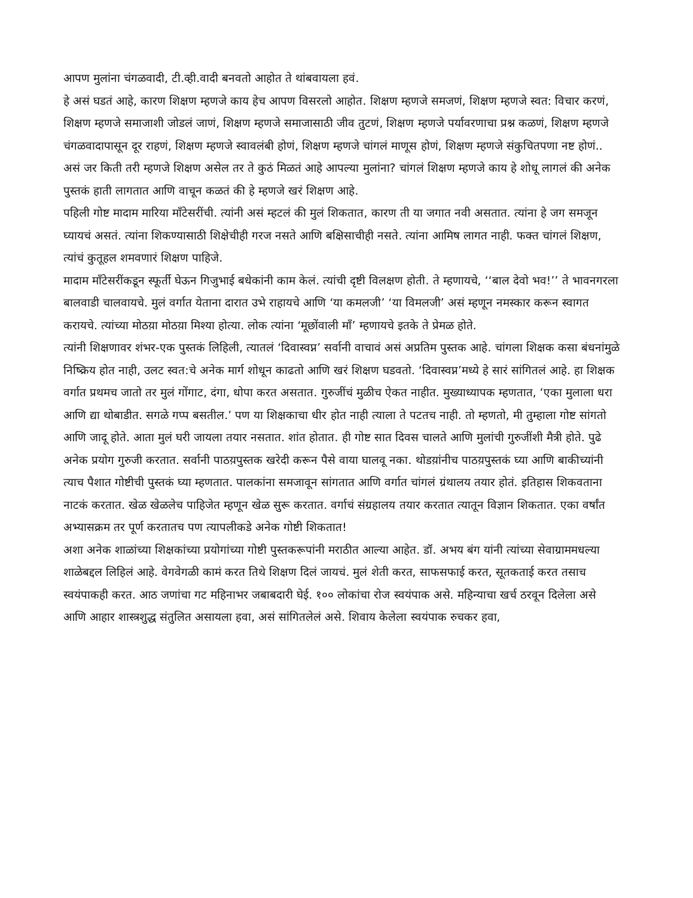आपण मुलांना चंगळवादी, टी.व्ही.वादी बनवतो आहोत ते थांबवायला हवं.
हे असं घडतं आहे, कारण शिक्षण म्हणजे काय हेच आपण विसरलो आहोत. शिक्षण म्हणजे समजणं, शिक्षण म्हणजे स्वत: विचार करणं, शिक्षण म्हणजे समाजाशी जोडलं जाणं, शिक्षण म्हणजे समाजासाठी जीव तुटणं, शिक्षण म्हणजे पर्यावरणाचा प्रश्न कळणं, शिक्षण म्हणजे चंगळवादापासून दूर राहणं, शिक्षण म्हणजे स्वावलंबी होणं, शिक्षण म्हणजे चांगलं माणूस होणं, शिक्षण म्हणजे संकुचितपणा नष्ट होणं.. असं जर किती तरी म्हणजे शिक्षण असेल तर ते कुठं मिळतं आहे आपल्या मुलांना? चांगलं शिक्षण म्हणजे काय हे शोधू लागलं की अनेक पुस्तकं हाती लागतात आणि वाचून कळतं की हे म्हणजे खरं शिक्षण आहे.
पहिली गोष्ट मादाम मारिया माँटेसरींची. त्यांनी असं म्हटलं की मुलं शिकतात, कारण ती या जगात नवी असतात. त्यांना हे जग समजून घ्यायचं असतं. त्यांना शिकण्यासाठी शिक्षेचीही गरज नसते आणि बक्षिसाचीही नसते. त्यांना आमिष लागत नाही. फक्त चांगलं शिक्षण, त्यांचं कुतूहल शमवणारं शिक्षण पाहिजे.
मादाम माँटेसरींकडून स्फूर्ती घेऊन गिजुभाई बधेकांनी काम केलं. त्यांची दृष्टी विलक्षण होती. ते म्हणायचे, ‘‘बाल देवो भव!’’ ते भावनगरला बालवाडी चालवायचे. मुलं वर्गात येताना दारात उभे राहायचे आणि ‘या कमलजी’ ‘या विमलजी’ असं म्हणून नमस्कार करून स्वागत करायचे. त्यांच्या मोठय़ा मोठय़ा मिश्या होत्या. लोक त्यांना ‘मूछोंवाली माँ’ म्हणायचे इतके ते प्रेमळ होते.
त्यांनी शिक्षणावर शंभर-एक पुस्तकं लिहिली, त्यातलं ‘दिवास्वप्न’ सर्वानी वाचावं असं अप्रतिम पुस्तक आहे. चांगला शिक्षक कसा बंधनांमुळे निष्क्रिय होत नाही, उलट स्वत:चे अनेक मार्ग शोधून काढतो आणि खरं शिक्षण घडवतो. ‘दिवास्वप्न’मध्ये हे सारं सांगितलं आहे. हा शिक्षक वर्गात प्रथमच जातो तर मुलं गोंगाट, दंगा, धोपा करत असतात. गुरुजींचं मुळीच ऐकत नाहीत. मुख्याध्यापक म्हणतात, ‘एका मुलाला धरा आणि द्या थोबाडीत. सगळे गप्प बसतील.’ पण या शिक्षकाचा धीर होत नाही त्याला ते पटतच नाही. तो म्हणतो, मी तुम्हाला गोष्ट सांगतो आणि जादू होते. आता मुलं घरी जायला तयार नसतात. शांत होतात. ही गोष्ट सात दिवस चालते आणि मुलांची गुरुजींशी मैत्री होते. पुढे अनेक प्रयोग गुरुजी करतात. सर्वानी पाठय़पुस्तक खरेदी करून पैसे वाया घालवू नका. थोडय़ांनीच पाठय़पुस्तकं घ्या आणि बाकीच्यांनी त्याच पैशात गोष्टीची पुस्तकं घ्या म्हणतात. पालकांना समजावून सांगतात आणि वर्गात चांगलं ग्रंथालय तयार होतं. इतिहास शिकवताना नाटकं करतात. खेळ खेळलेच पाहिजेत म्हणून खेळ सुरू करतात. वर्गाचं संग्रहालय तयार करतात त्यातून विज्ञान शिकतात. एका वर्षांत अभ्यासक्रम तर पूर्ण करतातच पण त्यापलीकडे अनेक गोष्टी शिकतात!
अशा अनेक शाळांच्या शिक्षकांच्या प्रयोगांच्या गोष्टी पुस्तकरूपांनी मराठीत आल्या आहेत. डॉ. अभय बंग यांनी त्यांच्या सेवाग्राममधल्या शाळेबद्दल लिहिलं आहे. वेगवेगळी कामं करत तिथे शिक्षण दिलं जायचं. मुलं शेती करत, साफसफाई करत, सूतकताई करत तसाच स्वयंपाकही करत. आठ जणांचा गट महिनाभर जबाबदारी घेई. १०० लोकांचा रोज स्वयंपाक असे. महिन्याचा खर्च ठरवून दिलेला असे आणि आहार शास्त्रशुद्ध संतुलित असायला हवा, असं सांगितलेलं असे. शिवाय केलेला स्वयंपाक रुचकर हवा,